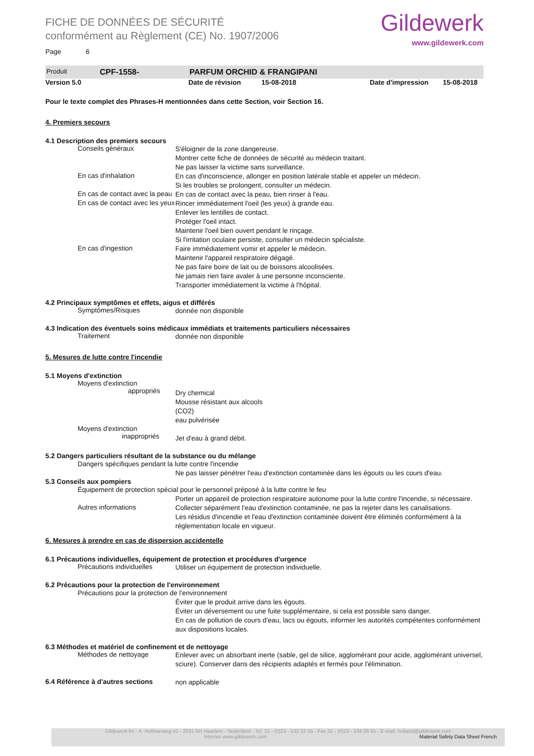FICHE DE DONNÉES DE SÉCURITÉ
conformément au Règlement (CE) No. 1907/2006
Gildewerk
www.gildewerk.com
Page 6
Produit CPF-1558- PARFUM ORCHID & FRANGIPANI
Version 5.0 Date de révision 15-08-2018 Date d'impression 15-08-2018
Pour le texte complet des Phrases-H mentionnées dans cette Section, voir Section 16.
4. Premiers secours
4.1 Description des premiers secours
Conseils généraux
S'éloigner de la zone dangereuse.
Montrer cette fiche de données de sécurité au médecin traitant.
Ne pas laisser la victime sans surveillance.
En cas d'inhalation
En cas d'inconscience, allonger en position latérale stable et appeler un médecin.
Si les troubles se prolongent, consulter un médecin.
En cas de contact avec la peau
En cas de contact avec la peau, bien rinser à l'eau.
En cas de contact avec les yeux
Rincer immédiatement l'oeil (les yeux) à grande eau.
Enlever les lentilles de contact.
Protéger l'oeil intact.
Maintenir l'oeil bien ouvert pendant le rinçage.
Si l'irritation oculaire persiste, consulter un médecin spécialiste.
En cas d'ingestion
Faire immédiatement vomir et appeler le médecin.
Maintenir l'appareil respiratoire dégagé.
Ne pas faire boire de lait ou de boissons alcoolisées.
Ne jamais rien faire avaler à une personne inconsciente.
Transporter immédiatement la victime à l'hôpital.
4.2 Principaux symptômes et effets, aigus et différés
Symptômes/Risques
donnée non disponible
4.3 Indication des éventuels soins médicaux immédiats et traitements particuliers nécessaires
Traitement
donnée non disponible
5. Mesures de lutte contre l'incendie
5.1 Moyens d'extinction
Moyens d'extinction
appropriés
Dry chemical
Mousse résistant aux alcools
(CO2)
eau pulvérisée
Moyens d'extinction
inappropriés
Jet d'eau à grand débit.
5.2 Dangers particuliers résultant de la substance ou du mélange
Dangers spécifiques pendant la lutte contre l'incendie
Ne pas laisser pénétrer l'eau d'extinction contaminée dans les égouts ou les cours d'eau.
5.3 Conseils aux pompiers
Équipement de protection spécial pour le personnel préposé à la lutte contre le feu
Porter un appareil de protection respiratoire autonome pour la lutte contre l'incendie, si nécessaire.
Autres informations
Collecter séparément l'eau d'extinction contaminée, ne pas la rejeter dans les canalisations.
Les résidus d'incendie et l'eau d'extinction contaminée doivent être éliminés conformément à la réglementation locale en vigueur.
6. Mesures à prendre en cas de dispersion accidentelle
6.1 Précautions individuelles, équipement de protection et procédures d'urgence
Précautions individuelles
Utiliser un équipement de protection individuelle.
6.2 Précautions pour la protection de l'environnement
Précautions pour la protection de l'environnement
Éviter que le produit arrive dans les égouts.
Éviter un déversement ou une fuite supplémentaire, si cela est possible sans danger.
En cas de pollution de cours d'eau, lacs ou égouts, informer les autorités compétentes conformément aux dispositions locales.
6.3 Méthodes et matériel de confinement et de nettoyage
Méthodes de nettoyage
Enlever avec un absorbant inerte (sable, gel de silice, agglomérant pour acide, agglomérant universel, sciure). Conserver dans des récipients adaptés et fermés pour l'élimination.
6.4 Référence à d'autres sections
non applicable
Gildewerk bv - A. Hofmanweg 41 - 2031 BH Haarlem - Nederland - Tel. 31 - (0)23 - 532 22 55 - Fax 31 - (0)23 - 534 09 65 - E-mail: holland@gildewerk.com
Internet www.gildewerk.com Material Safety Data Sheet French